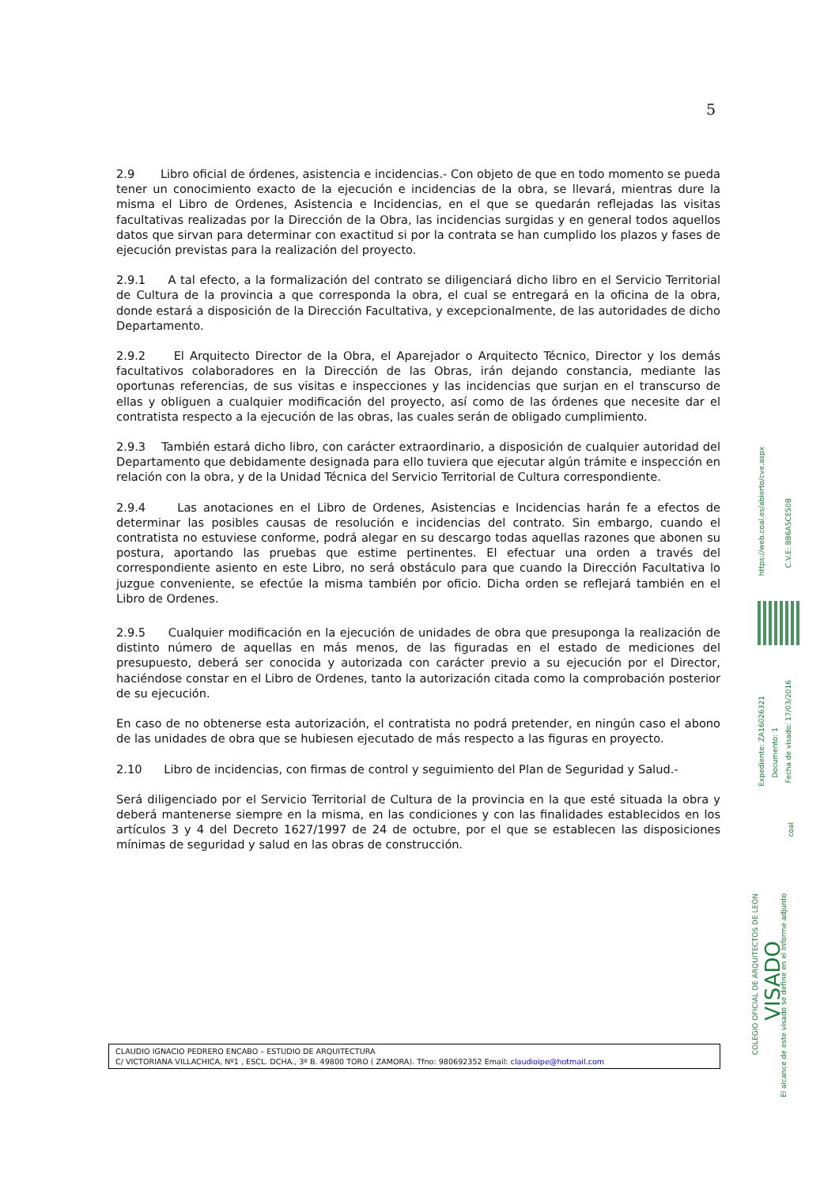5
2.9 Libro oficial de órdenes, asistencia e incidencias.- Con objeto de que en todo momento se pueda tener un conocimiento exacto de la ejecución e incidencias de la obra, se llevará, mientras dure la misma el Libro de Ordenes, Asistencia e Incidencias, en el que se quedarán reflejadas las visitas facultativas realizadas por la Dirección de la Obra, las incidencias surgidas y en general todos aquellos datos que sirvan para determinar con exactitud si por la contrata se han cumplido los plazos y fases de ejecución previstas para la realización del proyecto.
2.9.1 A tal efecto, a la formalización del contrato se diligenciará dicho libro en el Servicio Territorial de Cultura de la provincia a que corresponda la obra, el cual se entregará en la oficina de la obra, donde estará a disposición de la Dirección Facultativa, y excepcionalmente, de las autoridades de dicho Departamento.
2.9.2 El Arquitecto Director de la Obra, el Aparejador o Arquitecto Técnico, Director y los demás facultativos colaboradores en la Dirección de las Obras, irán dejando constancia, mediante las oportunas referencias, de sus visitas e inspecciones y las incidencias que surjan en el transcurso de ellas y obliguen a cualquier modificación del proyecto, así como de las órdenes que necesite dar el contratista respecto a la ejecución de las obras, las cuales serán de obligado cumplimiento.
2.9.3 También estará dicho libro, con carácter extraordinario, a disposición de cualquier autoridad del Departamento que debidamente designada para ello tuviera que ejecutar algún trámite e inspección en relación con la obra, y de la Unidad Técnica del Servicio Territorial de Cultura correspondiente.
2.9.4 Las anotaciones en el Libro de Ordenes, Asistencias e Incidencias harán fe a efectos de determinar las posibles causas de resolución e incidencias del contrato. Sin embargo, cuando el contratista no estuviese conforme, podrá alegar en su descargo todas aquellas razones que abonen su postura, aportando las pruebas que estime pertinentes. El efectuar una orden a través del correspondiente asiento en este Libro, no será obstáculo para que cuando la Dirección Facultativa lo juzgue conveniente, se efectúe la misma también por oficio. Dicha orden se reflejará también en el Libro de Ordenes.
2.9.5 Cualquier modificación en la ejecución de unidades de obra que presuponga la realización de distinto número de aquellas en más menos, de las figuradas en el estado de mediciones del presupuesto, deberá ser conocida y autorizada con carácter previo a su ejecución por el Director, haciéndose constar en el Libro de Ordenes, tanto la autorización citada como la comprobación posterior de su ejecución.
En caso de no obtenerse esta autorización, el contratista no podrá pretender, en ningún caso el abono de las unidades de obra que se hubiesen ejecutado de más respecto a las figuras en proyecto.
2.10 Libro de incidencias, con firmas de control y seguimiento del Plan de Seguridad y Salud.-
Será diligenciado por el Servicio Territorial de Cultura de la provincia en la que esté situada la obra y deberá mantenerse siempre en la misma, en las condiciones y con las finalidades establecidos en los artículos 3 y 4 del Decreto 1627/1997 de 24 de octubre, por el que se establecen las disposiciones mínimas de seguridad y salud en las obras de construcción.
CLAUDIO IGNACIO PEDRERO ENCABO – ESTUDIO DE ARQUITECTURA
C/ VICTORIANA VILLACHICA, Nº1 , ESCL. DCHA., 3º B. 49800 TORO ( ZAMORA). Tfno: 980692352 Email: claudioipe@hotmail.com
https://web.coal.es/abierto/cve.aspx
C.V.E: BB6A5CE50B
Expediente: ZA16026321
Documento: 1
Fecha de visado: 17/03/2016
coal
COLEGIO OFICIAL DE ARQUITECTOS DE LEÓN
VISADO
El alcance de este visado se define en el Informe adjunto